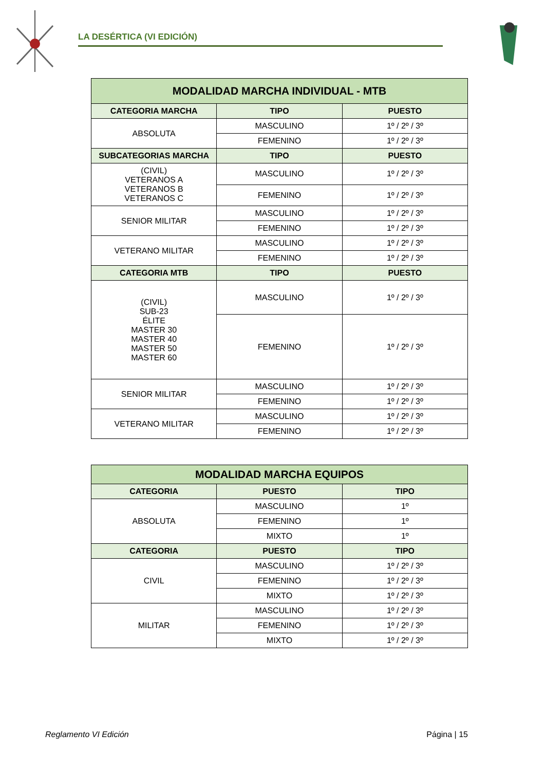LA DESÉRTICA (VI EDICIÓN)
| MODALIDAD MARCHA INDIVIDUAL - MTB | | |
| --- | --- | --- |
| CATEGORIA MARCHA | TIPO | PUESTO |
| ABSOLUTA | MASCULINO | 1º / 2º / 3º |
| | FEMENINO | 1º / 2º / 3º |
| SUBCATEGORIAS MARCHA | TIPO | PUESTO |
| (CIVIL) VETERANOS A VETERANOS B VETERANOS C | MASCULINO | 1º / 2º / 3º |
| | FEMENINO | 1º / 2º / 3º |
| SENIOR MILITAR | MASCULINO | 1º / 2º / 3º |
| | FEMENINO | 1º / 2º / 3º |
| VETERANO MILITAR | MASCULINO | 1º / 2º / 3º |
| | FEMENINO | 1º / 2º / 3º |
| CATEGORIA MTB | TIPO | PUESTO |
| (CIVIL) SUB-23 ÉLITE MASTER 30 MASTER 40 MASTER 50 MASTER 60 | MASCULINO | 1º / 2º / 3º |
| | FEMENINO | 1º / 2º / 3º |
| SENIOR MILITAR | MASCULINO | 1º / 2º / 3º |
| | FEMENINO | 1º / 2º / 3º |
| VETERANO MILITAR | MASCULINO | 1º / 2º / 3º |
| | FEMENINO | 1º / 2º / 3º |
| MODALIDAD MARCHA EQUIPOS | | |
| --- | --- | --- |
| CATEGORIA | PUESTO | TIPO |
| ABSOLUTA | MASCULINO | 1º |
| | FEMENINO | 1º |
| | MIXTO | 1º |
| CATEGORIA | PUESTO | TIPO |
| CIVIL | MASCULINO | 1º / 2º / 3º |
| | FEMENINO | 1º / 2º / 3º |
| | MIXTO | 1º / 2º / 3º |
| MILITAR | MASCULINO | 1º / 2º / 3º |
| | FEMENINO | 1º / 2º / 3º |
| | MIXTO | 1º / 2º / 3º |
Reglamento VI Edición Página | 15